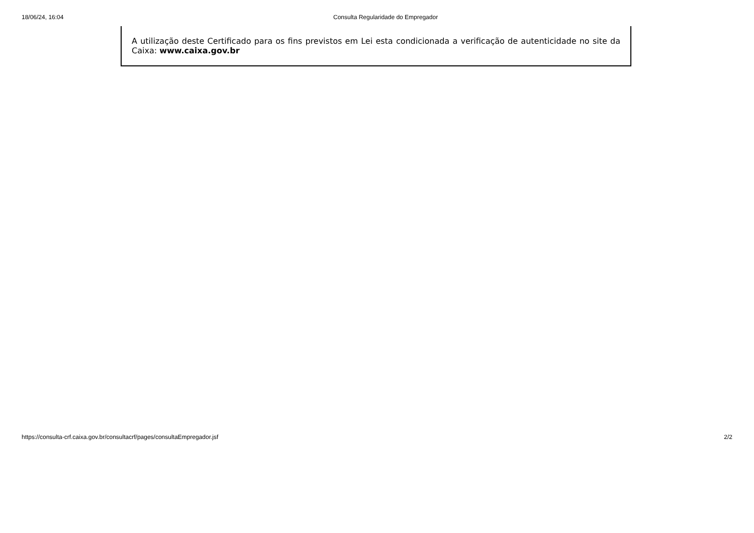18/06/24, 16:04 Consulta Regularidade do Empregador
A utilização deste Certificado para os fins previstos em Lei esta condicionada a verificação de autenticidade no site da Caixa: www.caixa.gov.br
https://consulta-crf.caixa.gov.br/consultacrf/pages/consultaEmpregador.jsf 2/2